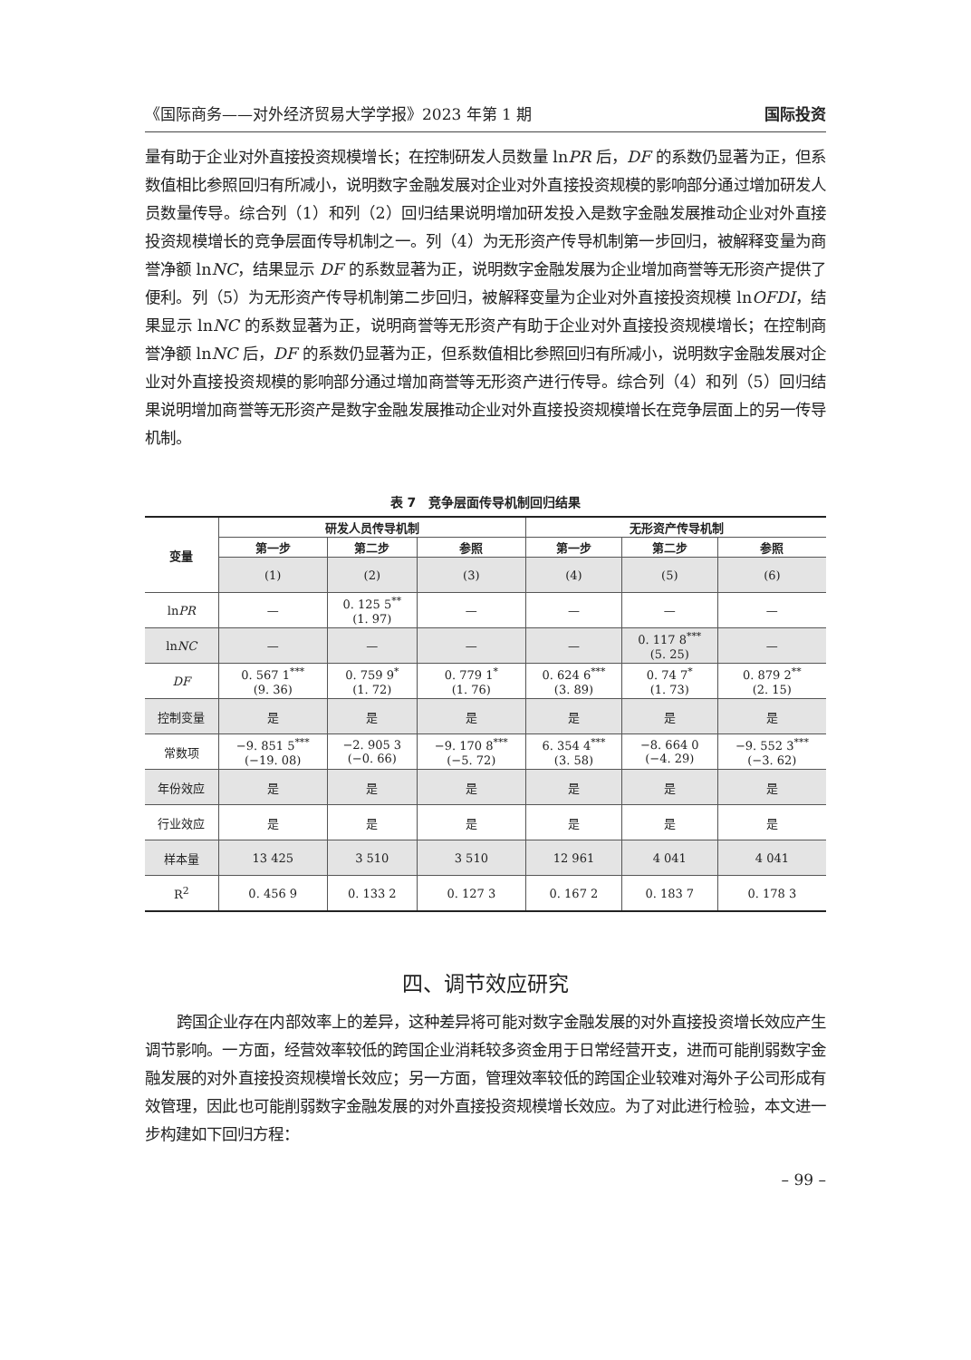《国际商务——对外经济贸易大学学报》2023 年第 1 期 国际投资
量有助于企业对外直接投资规模增长；在控制研发人员数量 lnPR 后，DF 的系数仍显著为正，但系数值相比参照回归有所减小，说明数字金融发展对企业对外直接投资规模的影响部分通过增加研发人员数量传导。综合列（1）和列（2）回归结果说明增加研发投入是数字金融发展推动企业对外直接投资规模增长的竞争层面传导机制之一。列（4）为无形资产传导机制第一步回归，被解释变量为商誉净额 lnNC，结果显示 DF 的系数显著为正，说明数字金融发展为企业增加商誉等无形资产提供了便利。列（5）为无形资产传导机制第二步回归，被解释变量为企业对外直接投资规模 lnOFDI，结果显示 lnNC 的系数显著为正，说明商誉等无形资产有助于企业对外直接投资规模增长；在控制商誉净额 lnNC 后，DF 的系数仍显著为正，但系数值相比参照回归有所减小，说明数字金融发展对企业对外直接投资规模的影响部分通过增加商誉等无形资产进行传导。综合列（4）和列（5）回归结果说明增加商誉等无形资产是数字金融发展推动企业对外直接投资规模增长在竞争层面上的另一传导机制。
表 7　竞争层面传导机制回归结果
| 变量 | 研发人员传导机制 | | | 无形资产传导机制 | | |
| --- | --- | --- | --- | --- | --- | --- |
| | 第一步 | 第二步 | 参照 | 第一步 | 第二步 | 参照 |
| | (1) | (2) | (3) | (4) | (5) | (6) |
| ln PR | — | 0. 125 5<sup>**</sup> (1. 97) | — | — | — | — |
| ln NC | — | — | — | — | 0. 117 8<sup>***</sup> (5. 25) | — |
| DF | 0. 567 1<sup>***</sup> (9. 36) | 0. 759 9<sup>*</sup> (1. 72) | 0. 779 1<sup>*</sup> (1. 76) | 0. 624 6<sup>***</sup> (3. 89) | 0. 74 7<sup>*</sup> (1. 73) | 0. 879 2<sup>**</sup> (2. 15) |
| 控制变量 | 是 | 是 | 是 | 是 | 是 | 是 |
| 常数项 | −9. 851 5<sup>***</sup> (−19. 08) | −2. 905 3 (−0. 66) | −9. 170 8<sup>***</sup> (−5. 72) | 6. 354 4<sup>***</sup> (3. 58) | −8. 664 0 (−4. 29) | −9. 552 3<sup>***</sup> (−3. 62) |
| 年份效应 | 是 | 是 | 是 | 是 | 是 | 是 |
| 行业效应 | 是 | 是 | 是 | 是 | 是 | 是 |
| 样本量 | 13 425 | 3 510 | 3 510 | 12 961 | 4 041 | 4 041 |
| R<sup>2</sup> | 0. 456 9 | 0. 133 2 | 0. 127 3 | 0. 167 2 | 0. 183 7 | 0. 178 3 |
四、调节效应研究
跨国企业存在内部效率上的差异，这种差异将可能对数字金融发展的对外直接投资增长效应产生调节影响。一方面，经营效率较低的跨国企业消耗较多资金用于日常经营开支，进而可能削弱数字金融发展的对外直接投资规模增长效应；另一方面，管理效率较低的跨国企业较难对海外子公司形成有效管理，因此也可能削弱数字金融发展的对外直接投资规模增长效应。为了对此进行检验，本文进一步构建如下回归方程：
– 99 –